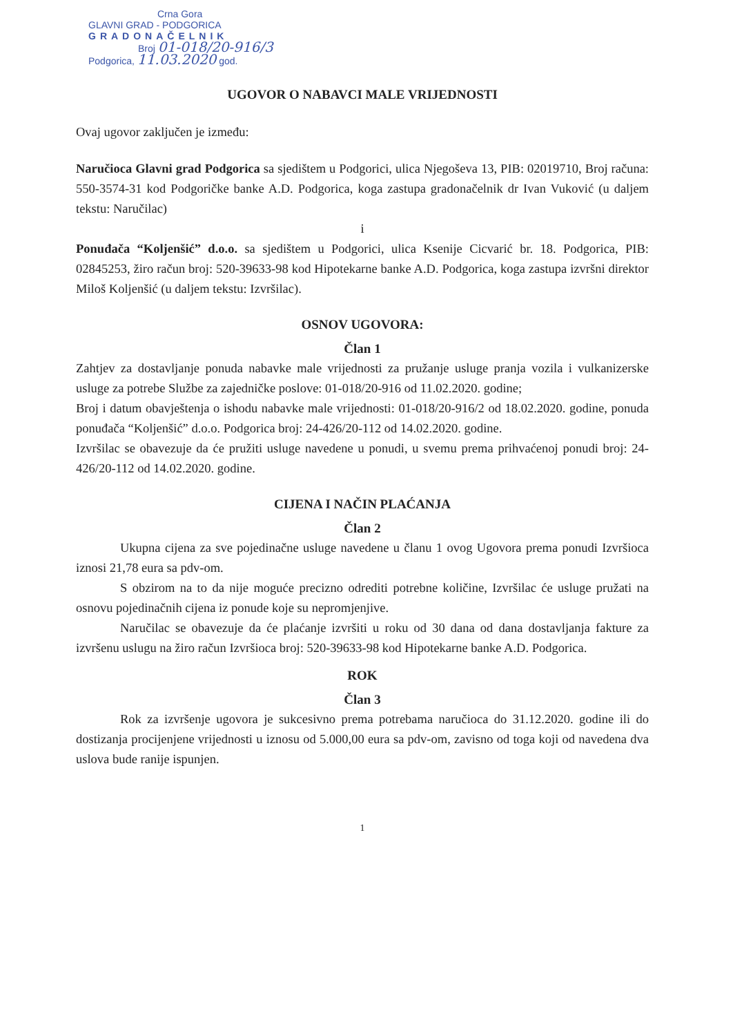Crna Gora
GLAVNI GRAD - PODGORICA
GRADONAČELNIK
Broj 01-018/20-916/3
Podgorica, 11.03.2020 god.
UGOVOR O NABAVCI MALE VRIJEDNOSTI
Ovaj ugovor zaključen je između:
Naručioca Glavni grad Podgorica sa sjedištem u Podgorici, ulica Njegoševa 13, PIB: 02019710, Broj računa: 550-3574-31 kod Podgoričke banke A.D. Podgorica, koga zastupa gradonačelnik dr Ivan Vuković (u daljem tekstu: Naručilac)
i
Ponuđača “Koljenšić” d.o.o. sa sjedištem u Podgorici, ulica Ksenije Cicvarić br. 18. Podgorica, PIB: 02845253, žiro račun broj: 520-39633-98 kod Hipotekarne banke A.D. Podgorica, koga zastupa izvršni direktor Miloš Koljenšić (u daljem tekstu: Izvršilac).
OSNOV UGOVORA:
Član 1
Zahtjev za dostavljanje ponuda nabavke male vrijednosti za pružanje usluge pranja vozila i vulkanizerske usluge za potrebe Službe za zajedničke poslove: 01-018/20-916 od 11.02.2020. godine;
Broj i datum obavještenja o ishodu nabavke male vrijednosti: 01-018/20-916/2 od 18.02.2020. godine, ponuda ponuđača “Koljenšić” d.o.o. Podgorica broj: 24-426/20-112 od 14.02.2020. godine.
Izvršilac se obavezuje da će pružiti usluge navedene u ponudi, u svemu prema prihvaćenoj ponudi broj: 24-426/20-112 od 14.02.2020. godine.
CIJENA I NAČIN PLAĆANJA
Član 2
Ukupna cijena za sve pojedinačne usluge navedene u članu 1 ovog Ugovora prema ponudi Izvršioca iznosi 21,78 eura sa pdv-om.
S obzirom na to da nije moguće precizno odrediti potrebne količine, Izvršilac će usluge pružati na osnovu pojedinačnih cijena iz ponude koje su nepromjenjive.
Naručilac se obavezuje da će plaćanje izvršiti u roku od 30 dana od dana dostavljanja fakture za izvršenu uslugu na žiro račun Izvršioca broj: 520-39633-98 kod Hipotekarne banke A.D. Podgorica.
ROK
Član 3
Rok za izvršenje ugovora je sukcesivno prema potrebama naručioca do 31.12.2020. godine ili do dostizanja procijenjene vrijednosti u iznosu od 5.000,00 eura sa pdv-om, zavisno od toga koji od navedena dva uslova bude ranije ispunjen.
1